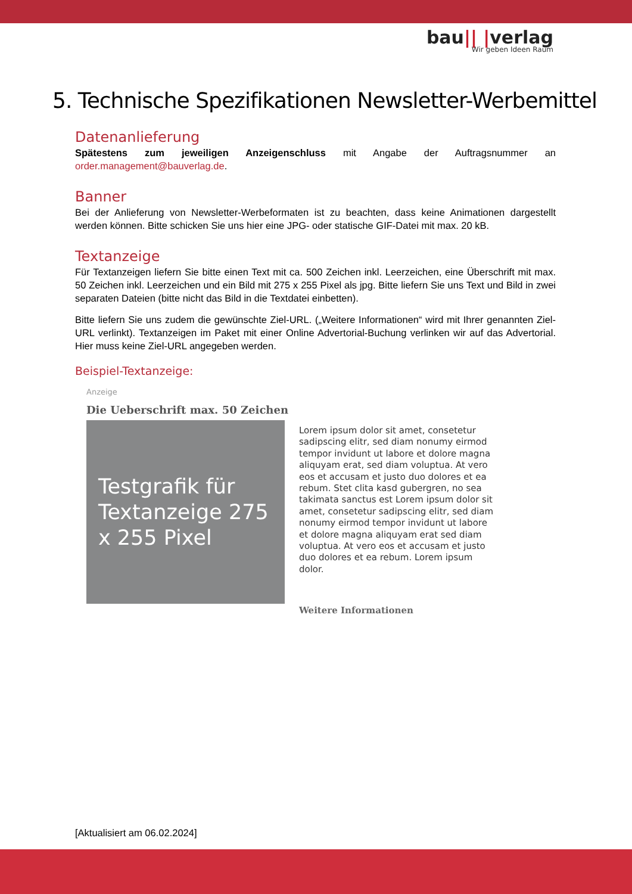bau|| |verlag
Wir geben Ideen Raum
5. Technische Spezifikationen Newsletter-Werbemittel
Datenanlieferung
Spätestens zum jeweiligen Anzeigenschluss mit Angabe der Auftragsnummer an order.management@bauverlag.de.
Banner
Bei der Anlieferung von Newsletter-Werbeformaten ist zu beachten, dass keine Animationen dargestellt werden können. Bitte schicken Sie uns hier eine JPG- oder statische GIF-Datei mit max. 20 kB.
Textanzeige
Für Textanzeigen liefern Sie bitte einen Text mit ca. 500 Zeichen inkl. Leerzeichen, eine Überschrift mit max. 50 Zeichen inkl. Leerzeichen und ein Bild mit 275 x 255 Pixel als jpg. Bitte liefern Sie uns Text und Bild in zwei separaten Dateien (bitte nicht das Bild in die Textdatei einbetten).
Bitte liefern Sie uns zudem die gewünschte Ziel-URL. („Weitere Informationen“ wird mit Ihrer genannten Ziel-URL verlinkt). Textanzeigen im Paket mit einer Online Advertorial-Buchung verlinken wir auf das Advertorial. Hier muss keine Ziel-URL angegeben werden.
Beispiel-Textanzeige:
Anzeige
Die Ueberschrift max. 50 Zeichen
Testgrafik für Textanzeige 275 x 255 Pixel
Lorem ipsum dolor sit amet, consetetur sadipscing elitr, sed diam nonumy eirmod tempor invidunt ut labore et dolore magna aliquyam erat, sed diam voluptua. At vero eos et accusam et justo duo dolores et ea rebum. Stet clita kasd gubergren, no sea takimata sanctus est Lorem ipsum dolor sit amet, consetetur sadipscing elitr, sed diam nonumy eirmod tempor invidunt ut labore et dolore magna aliquyam erat sed diam voluptua. At vero eos et accusam et justo duo dolores et ea rebum. Lorem ipsum dolor.
Weitere Informationen
[Aktualisiert am 06.02.2024]